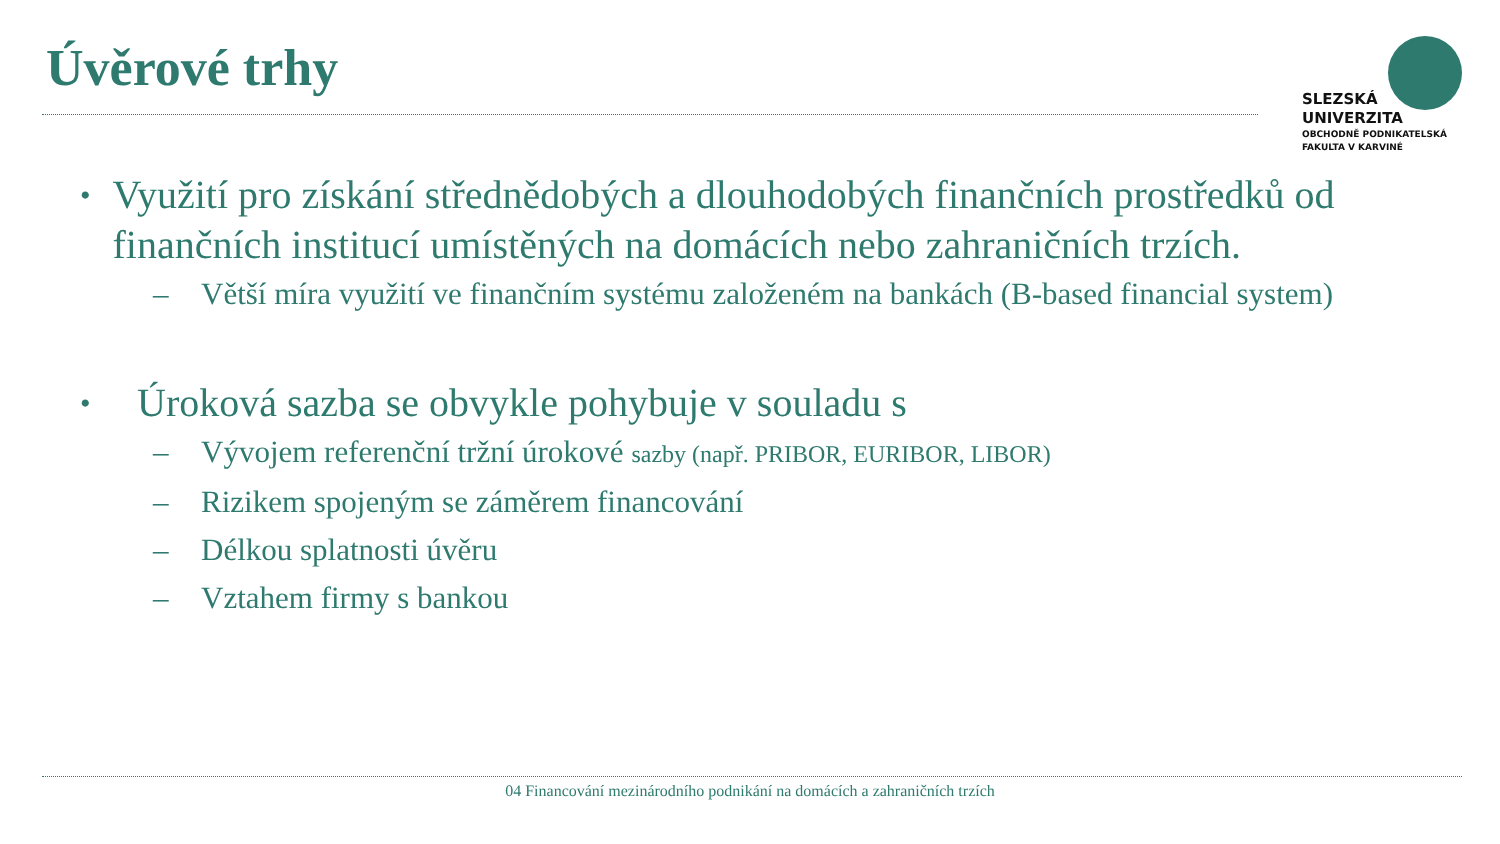Úvěrové trhy
SLEZSKÁ
UNIVERZITA
OBCHODNĚ PODNIKATELSKÁ
FAKULTA V KARVINÉ
• Využití pro získání střednědobých a dlouhodobých finančních prostředků od finančních institucí umístěných na domácích nebo zahraničních trzích.
– Větší míra využití ve finančním systému založeném na bankách (B-based financial system)
• Úroková sazba se obvykle pohybuje v souladu s
– Vývojem referenční tržní úrokové sazby (např. PRIBOR, EURIBOR, LIBOR)
– Rizikem spojeným se záměrem financování
– Délkou splatnosti úvěru
– Vztahem firmy s bankou
04 Financování mezinárodního podnikání na domácích a zahraničních trzích